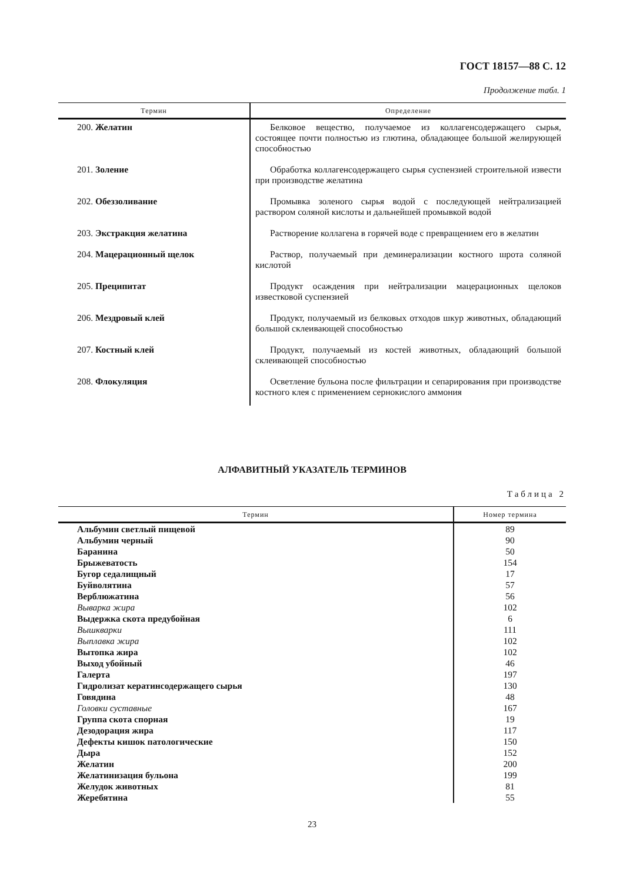ГОСТ 18157—88 С. 12
Продолжение табл. 1
| Термин | Определение |
| --- | --- |
| 200. Желатин | Белковое вещество, получаемое из коллагенсодержащего сырья, состоящее почти полностью из глютина, обладающее большой желирующей способностью |
| 201. Золение | Обработка коллагенсодержащего сырья суспензией строительной извести при производстве желатина |
| 202. Обеззоливание | Промывка золеного сырья водой с последующей нейтрализацией раствором соляной кислоты и дальнейшей промывкой водой |
| 203. Экстракция желатина | Растворение коллагена в горячей воде с превращением его в желатин |
| 204. Мацерационный щелок | Раствор, получаемый при деминерализации костного шрота соляной кислотой |
| 205. Преципитат | Продукт осаждения при нейтрализации мацерационных щелоков известковой суспензией |
| 206. Мездровый клей | Продукт, получаемый из белковых отходов шкур животных, обладающий большой склеивающей способностью |
| 207. Костный клей | Продукт, получаемый из костей животных, обладающий большой склеивающей способностью |
| 208. Флокуляция | Осветление бульона после фильтрации и сепарирования при производстве костного клея с применением сернокислого аммония |
АЛФАВИТНЫЙ УКАЗАТЕЛЬ ТЕРМИНОВ
Таблица 2
| Термин | Номер термина |
| --- | --- |
| Альбумин светлый пищевой | 89 |
| Альбумин черный | 90 |
| Баранина | 50 |
| Брыжеватость | 154 |
| Бугор седалищный | 17 |
| Буйволятина | 57 |
| Верблюжатина | 56 |
| Выварка жира | 102 |
| Выдержка скота предубойная | 6 |
| Вышкварки | 111 |
| Выплавка жира | 102 |
| Вытопка жира | 102 |
| Выход убойный | 46 |
| Галерта | 197 |
| Гидролизат кератинсодержащего сырья | 130 |
| Говядина | 48 |
| Головки суставные | 167 |
| Группа скота спорная | 19 |
| Дезодорация жира | 117 |
| Дефекты кишок патологические | 150 |
| Дыра | 152 |
| Желатин | 200 |
| Желатинизация бульона | 199 |
| Желудок животных | 81 |
| Жеребятина | 55 |
23